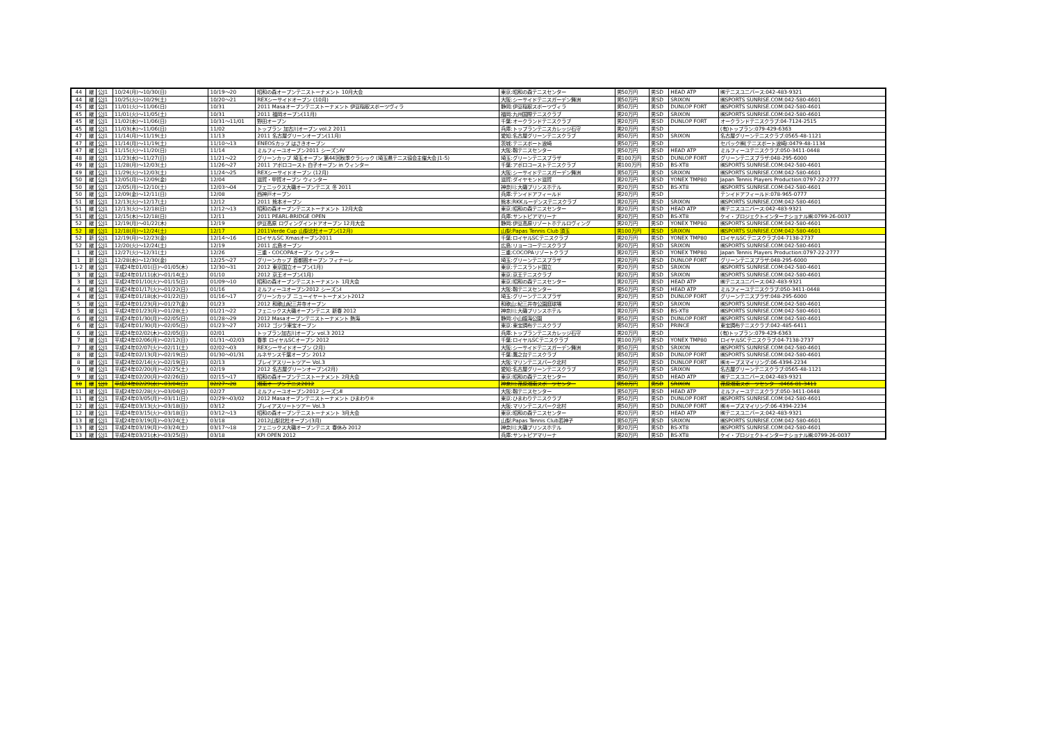| 44 | 継 | 公J1 | 10/24(月)～10/30(日) | 10/19～20 | 昭和の森オープンテニストーナメント 10月大会 | 東京:昭和の森テニスセンター | 男50万円 | 男SD | HEAD ATP | ㈱テニスユニバース:042-483-9321 |
| 44 | 継 | 公J1 | 10/25(火)～10/29(土) | 10/20～21 | REXシーサイドオープン (10月) | 大阪:シーサイドテニスガーデン舞洲 | 男50万円 | 男SD | SRIXON | ㈱SPORTS SUNRISE.COM:042-580-4601 |
| 45 | 継 | 公J1 | 11/01(火)～11/06(日) | 10/31 | 2011 Masaオープンテニストーナメント 伊豆稲取スポーツヴィラ | 静岡:伊豆稲取スポーツヴィラ | 男50万円 | 男SD | DUNLOP FORT | ㈱SPORTS SUNRISE.COM:042-580-4601 |
| 45 | 継 | 公J1 | 11/01(火)～11/05(土) | 10/31 | 2011 福岡オープン(11月) | 福岡:九州国際テニスクラブ | 男20万円 | 男SD | SRIXON | ㈱SPORTS SUNRISE.COM:042-580-4601 |
| 45 | 継 | 公J1 | 11/02(水)～11/06(日) | 10/31～11/01 | 野田オープン | 千葉:オークランドテニスクラブ | 男20万円 | 男SD | DUNLOP FORT | オークランドテニスクラブ:04-7124-2515 |
| 45 | 継 | 公J1 | 11/03(木)～11/06(日) | 11/02 | トップラン 加古川オープン vol.2 2011 | 兵庫:トップランテニスカレッジ石守 | 男20万円 | 男SD | | (有)トップラン:079-429-6363 |
| 47 | 継 | 公J1 | 11/14(月)～11/19(土) | 11/13 | 2011 名古屋グリーンオープン(11月) | 愛知:名古屋グリーンテニスクラブ | 男50万円 | 男SD | SRIXON | 名古屋グリーンテニスクラブ:0565-48-1121 |
| 47 | 継 | 公J1 | 11/14(月)～11/19(土) | 11/10～13 | ENEOSカップ はさきオープン | 茨城:テニスポート波崎 | 男50万円 | 男SD | | セパック㈱(テニスポート波崎):0479-48-1134 |
| 47 | 継 | 公J1 | 11/15(火)～11/20(日) | 11/14 | ミルフィーユオープン2011 シーズンⅣ | 大阪:靱テニスセンター | 男50万円 | 男SD | HEAD ATP | ミルフィーユテニスクラブ:050-3411-0448 |
| 48 | 継 | 公J1 | 11/23(水)～11/27(日) | 11/21～22 | グリーンカップ 埼玉オープン 第44回秋季クラシック (埼玉県テニス協会主催大会 J1-5) | 埼玉:グリーンテニスプラザ | 男100万円 | 男SD | DUNLOP FORT | グリーンテニスプラザ:048-295-6000 |
| 49 | 継 | 公J1 | 11/28(月)～12/03(土) | 11/26～27 | 2011 アポロコースト 白子オープン in ウィンター | 千葉:アポロコーストテニスクラブ | 男100万円 | 男SD | BS-XT8 | ㈱SPORTS SUNRISE.COM:042-580-4601 |
| 49 | 継 | 公J1 | 11/29(火)～12/03(土) | 11/24～25 | REXシーサイドオープン (12月) | 大阪:シーサイドテニスガーデン舞洲 | 男50万円 | 男SD | SRIXON | ㈱SPORTS SUNRISE.COM:042-580-4601 |
| 50 | 継 | 公J1 | 12/05(月)～12/09(金) | 12/04 | 滋賀・甲賀オープン ウィンター | 滋賀:ダイヤモンド滋賀 | 男20万円 | 男SD | YONEX TMP80 | Japan Tennis Players Production:0797-22-2777 |
| 50 | 継 | 公J1 | 12/05(月)～12/10(土) | 12/03～04 | フェニックス大磯オープンテニス 冬 2011 | 神奈川:大磯プリンスホテル | 男20万円 | 男SD | BS-XT8 | ㈱SPORTS SUNRISE.COM:042-580-4601 |
| 50 | 継 | 公J1 | 12/09(金)～12/11(日) | 12/08 | 西神戸オープン | 兵庫:テンイドアフィールド | 男20万円 | 男SD | | テンイドアフィールド:078-965-0777 |
| 51 | 継 | 公J1 | 12/13(火)～12/17(土) | 12/12 | 2011 熊本オープン | 熊本:RKKルーデンステニスクラブ | 男20万円 | 男SD | SRIXON | ㈱SPORTS SUNRISE.COM:042-580-4601 |
| 51 | 継 | 公J1 | 12/13(火)～12/18(日) | 12/12～13 | 昭和の森オープンテニストーナメント 12月大会 | 東京:昭和の森テニスセンター | 男20万円 | 男SD | HEAD ATP | ㈱テニスユニバース:042-483-9321 |
| 51 | 継 | 公J1 | 12/15(木)～12/18(日) | 12/11 | 2011 PEARL-BRIDGE OPEN | 兵庫:サントピアマリーナ | 男20万円 | 男SD | BS-XT8 | ケイ・プロジェクトインターナショナル㈱:0799-26-0037 |
| 52 | 継 | 公J1 | 12/19(月)～01/22(木) | 12/19 | 伊豆高原 ロヴィングインドアオープン 12月大会 | 静岡:伊豆高原リゾートホテルロヴィング | 男20万円 | 男SD | YONEX TMP80 | ㈱SPORTS SUNRISE.COM:042-580-4601 |
| 52 | 継 | 公J1 | 12/18(月)～12/24(土) | 12/17 | 2011Verde Cup 山梨北杜オープン(12月) | 山梨:Papas Tennis Club 須玉 | 男100万円 | 男SD | SRIXON | ㈱SPORTS SUNRISE.COM:042-580-4601 |
| 52 | 新 | 公J1 | 12/19(月)～12/23(金) | 12/14～16 | ロイヤルSC Xmasオープン2011 | 千葉:ロイヤルSCテニスクラブ | 男20万円 | 男SD | YONEX TMP80 | ロイヤルSCテニスクラブ:04-7138-2737 |
| 52 | 継 | 公J1 | 12/20(火)～12/24(土) | 12/19 | 2011 広島オープン | 広島:リョーコーテニスクラブ | 男20万円 | 男SD | SRIXON | ㈱SPORTS SUNRISE.COM:042-580-4601 |
| 1 | 継 | 公J1 | 12/27(火)～12/31(土) | 12/26 | 三重・COCOPAオープン ウィンター | 三重:COCOPAリゾートクラブ | 男20万円 | 男SD | YONEX TMP80 | Japan Tennis Players Production:0797-22-2777 |
| 1 | 新 | 公J1 | 12/28(水)～12/30(金) | 12/25～27 | グリーンカップ 首都圏オープン フィナーレ | 埼玉:グリーンテニスプラザ | 男20万円 | 男SD | DUNLOP FORT | グリーンテニスプラザ:048-295-6000 |
| 1-2 | 継 | 公J1 | 平成24年01/01(日)～01/05(木) | 12/30～31 | 2012 東京国立オープン(1月) | 東京:テニスランド国立 | 男20万円 | 男SD | SRIXON | ㈱SPORTS SUNRISE.COM:042-580-4601 |
| 3 | 継 | 公J1 | 平成24年01/11(水)～01/14(土) | 01/10 | 2012 京王オープン(1月) | 東京:京王テニスクラブ | 男20万円 | 男SD | SRIXON | ㈱SPORTS SUNRISE.COM:042-580-4601 |
| 3 | 継 | 公J1 | 平成24年01/10(火)～01/15(日) | 01/09～10 | 昭和の森オープンテニストーナメント 1月大会 | 東京:昭和の森テニスセンター | 男20万円 | 男SD | HEAD ATP | ㈱テニスユニバース:042-483-9321 |
| 4 | 継 | 公J1 | 平成24年01/17(火)～01/22(日) | 01/16 | ミルフィーユオープン2012 シーズンⅠ | 大阪:靱テニスセンター | 男50万円 | 男SD | HEAD ATP | ミルフィーユテニスクラブ:050-3411-0448 |
| 4 | 継 | 公J1 | 平成24年01/18(水)～01/22(日) | 01/16～17 | グリーンカップ ニューイヤートーナメント2012 | 埼玉:グリーンテニスプラザ | 男20万円 | 男SD | DUNLOP FORT | グリーンテニスプラザ:048-295-6000 |
| 5 | 継 | 公J1 | 平成24年01/23(月)～01/27(金) | 01/23 | 2012 和歌山紀三井寺オープン | 和歌山:紀三井寺公園庭球場 | 男20万円 | 男SD | SRIXON | ㈱SPORTS SUNRISE.COM:042-580-4601 |
| 5 | 継 | 公J1 | 平成24年01/23(月)～01/28(土) | 01/21～22 | フェニックス大磯オープンテニス 新春 2012 | 神奈川:大磯プリンスホテル | 男20万円 | 男SD | BS-XT8 | ㈱SPORTS SUNRISE.COM:042-580-4601 |
| 6 | 継 | 公J1 | 平成24年01/30(月)～02/05(日) | 01/28～29 | 2012 Masaオープンテニストーナメント 熱海 | 静岡:小山臨海公園 | 男50万円 | 男SD | DUNLOP FORT | ㈱SPORTS SUNRISE.COM:042-580-4601 |
| 6 | 継 | 公J1 | 平成24年01/30(月)～02/05(日) | 01/23～27 | 2012 ゴジラ東宝オープン | 東京:東宝調布テニスクラブ | 男50万円 | 男SD | PRINCE | 東宝調布テニスクラブ:042-485-6411 |
| 6 | 継 | 公J1 | 平成24年02/02(木)～02/05(日) | 02/01 | トップラン加古川オープン vol.3 2012 | 兵庫:トップランテニスカレッジ石守 | 男20万円 | 男SD | | (有)トップラン:079-429-6363 |
| 7 | 継 | 公J1 | 平成24年02/06(月)～02/12(日) | 01/31～02/03 | 春季 ロイヤルSCオープン 2012 | 千葉:ロイヤルSCテニスクラブ | 男100万円 | 男SD | YONEX TMP80 | ロイヤルSCテニスクラブ:04-7138-2737 |
| 7 | 継 | 公J1 | 平成24年02/07(火)～02/11(土) | 02/02～03 | REXシーサイドオープン (2月) | 大阪:シーサイドテニスガーデン舞洲 | 男50万円 | 男SD | SRIXON | ㈱SPORTS SUNRISE.COM:042-580-4601 |
| 8 | 継 | 公J1 | 平成24年02/13(月)～02/19(日) | 01/30～01/31 | ルネサンス千葉オープン 2012 | 千葉:鷹之台テニスクラブ | 男50万円 | 男SD | DUNLOP FORT | ㈱SPORTS SUNRISE.COM:042-580-4601 |
| 8 | 継 | 公J1 | 平成24年02/14(火)～02/19(日) | 02/13 | ブレイアスリートツアー Vol.3 | 大阪:マリンテニスパーク北村 | 男50万円 | 男SD | DUNLOP FORT | ㈱キープスマイリング:06-4394-2234 |
| 9 | 継 | 公J1 | 平成24年02/20(月)～02/25(土) | 02/19 | 2012 名古屋グリーンオープン(2月) | 愛知:名古屋グリーンテニスクラブ | 男50万円 | 男SD | SRIXON | 名古屋グリーンテニスクラブ:0565-48-1121 |
| 9 | 継 | 公J1 | 平成24年02/20(月)～02/26(日) | 02/15～17 | 昭和の森オープンテニストーナメント 2月大会 | 東京:昭和の森テニスセンター | 男50万円 | 男SD | HEAD ATP | ㈱テニスユニバース:042-483-9321 |
| 10 | 継 | 公J1 | 平成24年02/29(水)～03/04(日) | 02/27～28 | 湘南オープンテニス2012 | 神奈川:荏原湘南スポーツセンター | 男50万円 | 男SD | SRIXON | 荏原湘南スポーツセンター:0466-81-3411 |
| 11 | 継 | 公J1 | 平成24年02/28(火)～03/04(日) | 02/27 | ミルフィーユオープン2012 シーズンⅡ | 大阪:靱テニスセンター | 男50万円 | 男SD | HEAD ATP | ミルフィーユテニスクラブ:050-3411-0448 |
| 11 | 継 | 公J1 | 平成24年03/05(月)～03/11(日) | 02/29～03/02 | 2012 Masaオープンテニストーナメント ひまわり④ | 東京:ひまわりテニスクラブ | 男50万円 | 男SD | DUNLOP FORT | ㈱SPORTS SUNRISE.COM:042-580-4601 |
| 12 | 継 | 公J1 | 平成24年03/13(火)～03/18(日) | 03/12 | ブレイアスリートツアー Vol.3 | 大阪:マリンテニスパーク北村 | 男50万円 | 男SD | DUNLOP FORT | ㈱キープスマイリング:06-4394-2234 |
| 12 | 継 | 公J1 | 平成24年03/15(火)～03/18(日) | 03/12～13 | 昭和の森オープンテニストーナメント 3月大会 | 東京:昭和の森テニスセンター | 男20万円 | 男SD | HEAD ATP | ㈱テニスユニバース:042-483-9321 |
| 13 | 継 | 公J1 | 平成24年03/19(月)～03/24(土) | 03/18 | 2012山梨北杜オープン(3月) | 山梨:Papas Tennis Club若神子 | 男50万円 | 男SD | SRIXON | ㈱SPORTS SUNRISE.COM:042-580-4601 |
| 13 | 継 | 公J1 | 平成24年03/19(月)～03/24(土) | 03/17～18 | フェニックス大磯オープンテニス 春休み 2012 | 神奈川:大磯プリンスホテル | 男20万円 | 男SD | BS-XT8 | ㈱SPORTS SUNRISE.COM:042-580-4601 |
| 13 | 継 | 公J1 | 平成24年03/21(木)～03/25(日) | 03/18 | KPI OPEN 2012 | 兵庫:サントピアマリーナ | 男20万円 | 男SD | BS-XT8 | ケイ・プロジェクトインターナショナル㈱:0799-26-0037 |